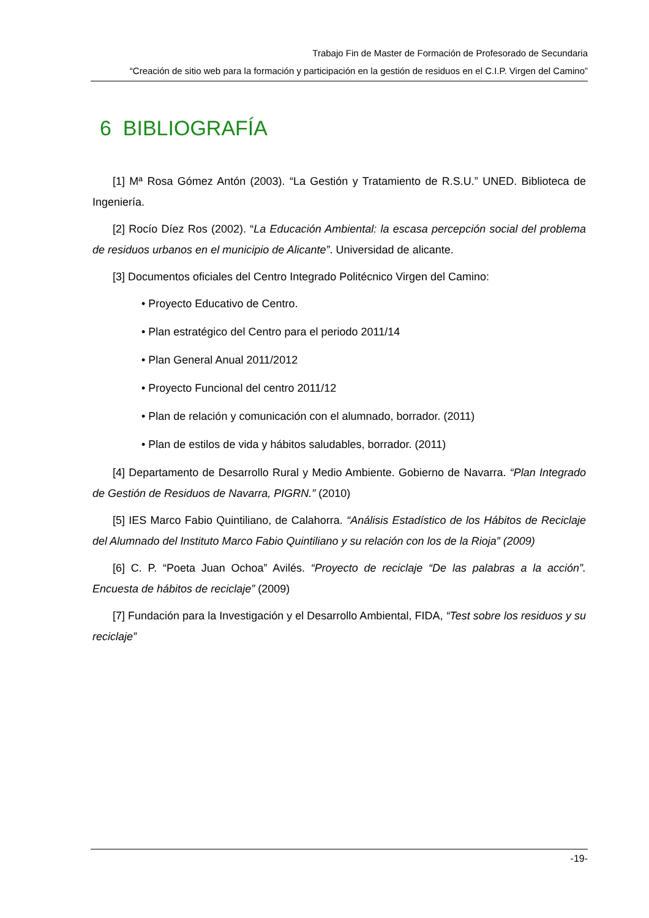Trabajo Fin de Master de Formación de Profesorado de Secundaria
“Creación de sitio web para la formación y participación en la gestión de residuos en el C.I.P. Virgen del Camino”
6 BIBLIOGRAFÍA
[1] Mª Rosa Gómez Antón (2003). “La Gestión y Tratamiento de R.S.U.” UNED. Biblioteca de Ingeniería.
[2] Rocío Díez Ros (2002). “La Educación Ambiental: la escasa percepción social del problema de residuos urbanos en el municipio de Alicante”. Universidad de alicante.
[3] Documentos oficiales del Centro Integrado Politécnico Virgen del Camino:
• Proyecto Educativo de Centro.
• Plan estratégico del Centro para el periodo 2011/14
• Plan General Anual 2011/2012
• Proyecto Funcional del centro 2011/12
• Plan de relación y comunicación con el alumnado, borrador. (2011)
• Plan de estilos de vida y hábitos saludables, borrador. (2011)
[4] Departamento de Desarrollo Rural y Medio Ambiente. Gobierno de Navarra. “Plan Integrado de Gestión de Residuos de Navarra, PIGRN.” (2010)
[5] IES Marco Fabio Quintiliano, de Calahorra. “Análisis Estadístico de los Hábitos de Reciclaje del Alumnado del Instituto Marco Fabio Quintiliano y su relación con los de la Rioja” (2009)
[6] C. P. “Poeta Juan Ochoa” Avilés. “Proyecto de reciclaje “De las palabras a la acción”. Encuesta de hábitos de reciclaje” (2009)
[7] Fundación para la Investigación y el Desarrollo Ambiental, FIDA, “Test sobre los residuos y su reciclaje”
-19-